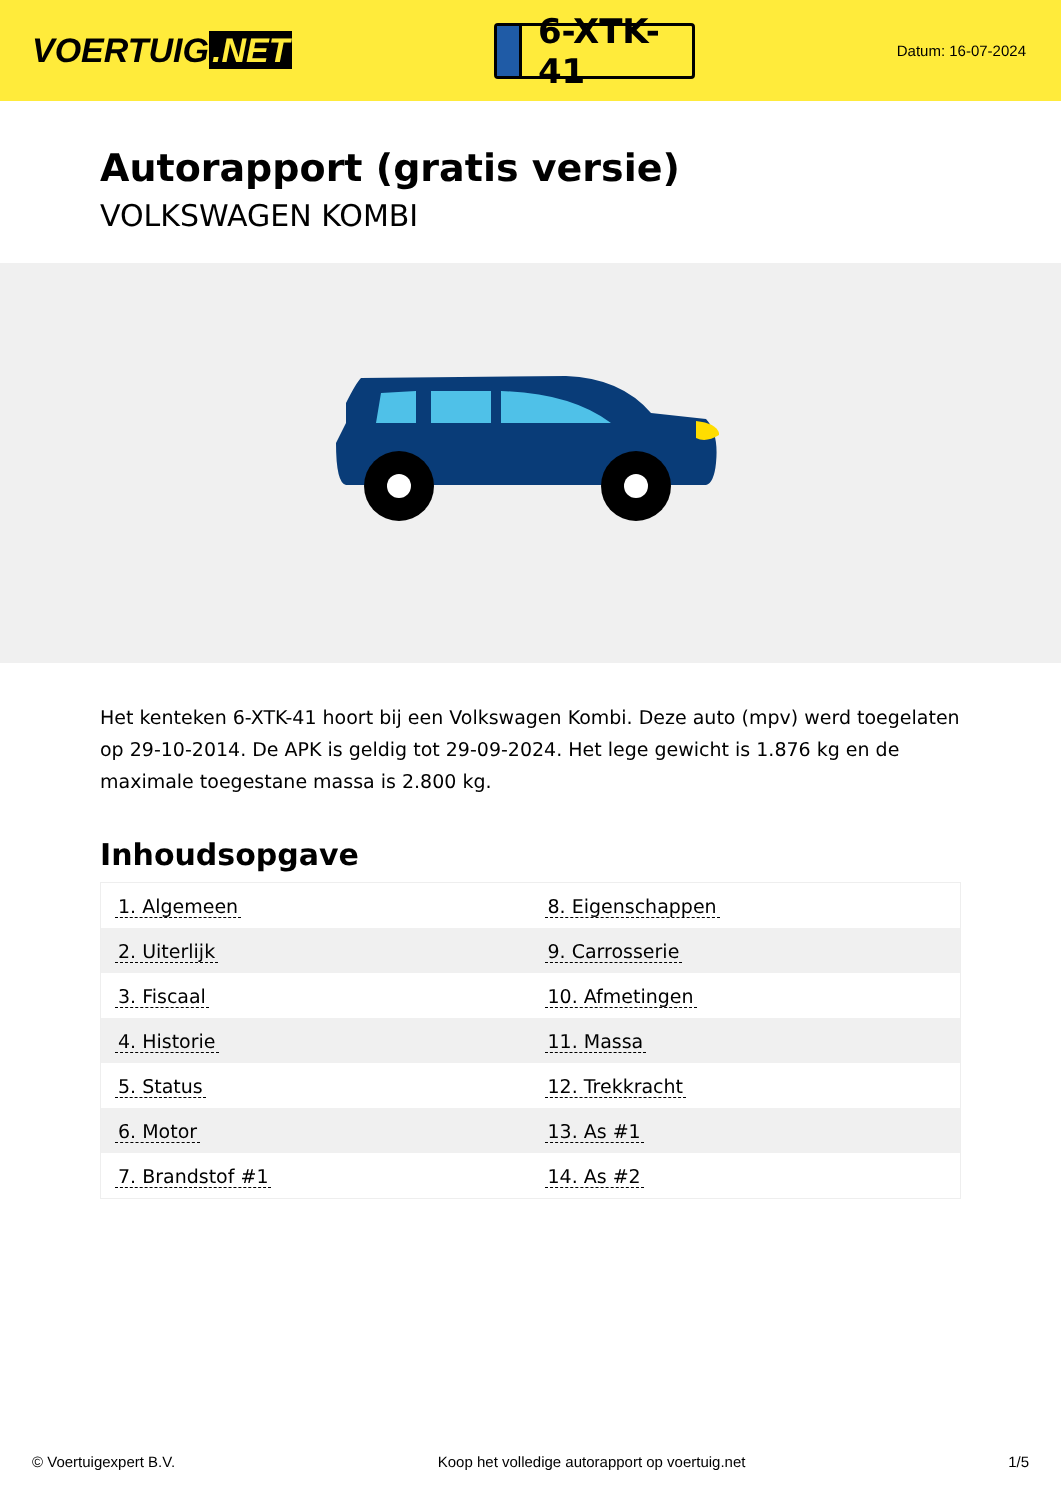VOERTUIG.NET
6-XTK-41
Datum: 16-07-2024
Autorapport (gratis versie)
VOLKSWAGEN KOMBI
Het kenteken 6-XTK-41 hoort bij een Volkswagen Kombi. Deze auto (mpv) werd toegelaten op 29-10-2014. De APK is geldig tot 29-09-2024. Het lege gewicht is 1.876 kg en de maximale toegestane massa is 2.800 kg.
Inhoudsopgave
| 1. Algemeen | 8. Eigenschappen |
| 2. Uiterlijk | 9. Carrosserie |
| 3. Fiscaal | 10. Afmetingen |
| 4. Historie | 11. Massa |
| 5. Status | 12. Trekkracht |
| 6. Motor | 13. As #1 |
| 7. Brandstof #1 | 14. As #2 |
© Voertuigexpert B.V. Koop het volledige autorapport op voertuig.net 1/5